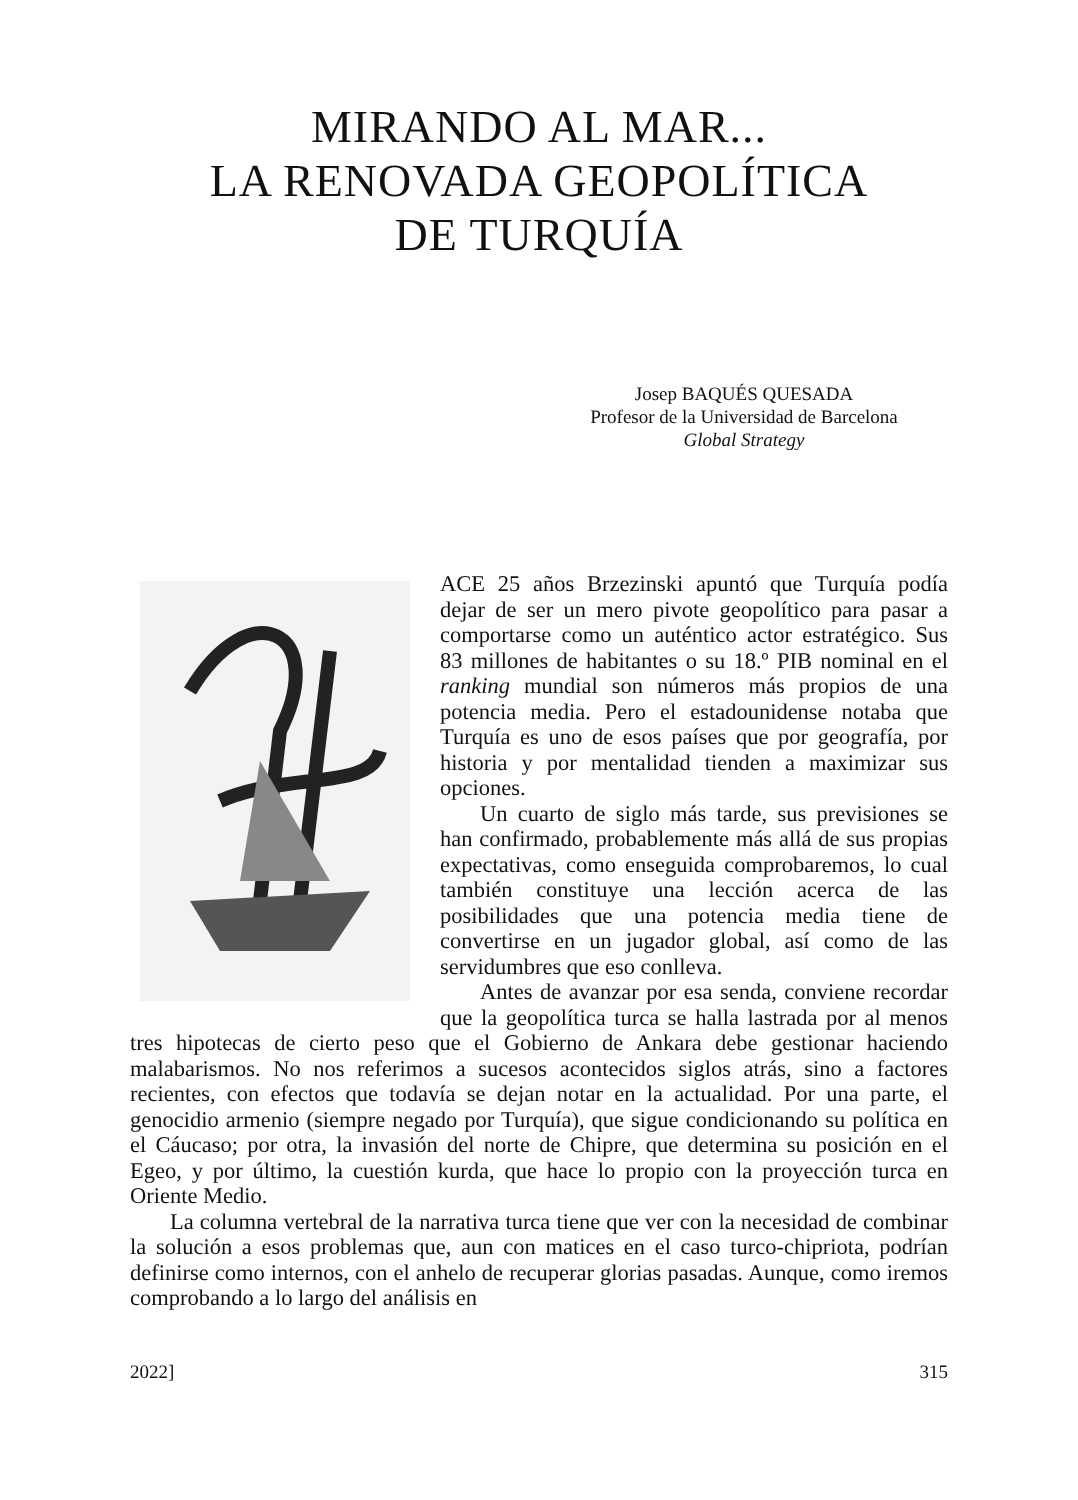MIRANDO AL MAR...
LA RENOVADA GEOPOLÍTICA
DE TURQUÍA
Josep BAQUÉS QUESADA
Profesor de la Universidad de Barcelona
Global Strategy
ACE 25 años Brzezinski apuntó que Turquía podía dejar de ser un mero pivote geopolítico para pasar a comportarse como un auténtico actor estratégico. Sus 83 millones de habitantes o su 18.º PIB nominal en el ranking mundial son números más propios de una potencia media. Pero el estadounidense notaba que Turquía es uno de esos países que por geografía, por historia y por mentalidad tienden a maximizar sus opciones.
Un cuarto de siglo más tarde, sus previsiones se han confirmado, probablemente más allá de sus propias expectativas, como enseguida comprobaremos, lo cual también constituye una lección acerca de las posibilidades que una potencia media tiene de convertirse en un jugador global, así como de las servidumbres que eso conlleva.
Antes de avanzar por esa senda, conviene recordar que la geopolítica turca se halla lastrada por al menos tres hipotecas de cierto peso que el Gobierno de Ankara debe gestionar haciendo malabarismos. No nos referimos a sucesos acontecidos siglos atrás, sino a factores recientes, con efectos que todavía se dejan notar en la actualidad. Por una parte, el genocidio armenio (siempre negado por Turquía), que sigue condicionando su política en el Cáucaso; por otra, la invasión del norte de Chipre, que determina su posición en el Egeo, y por último, la cuestión kurda, que hace lo propio con la proyección turca en Oriente Medio.
La columna vertebral de la narrativa turca tiene que ver con la necesidad de combinar la solución a esos problemas que, aun con matices en el caso turco-chipriota, podrían definirse como internos, con el anhelo de recuperar glorias pasadas. Aunque, como iremos comprobando a lo largo del análisis en
2022] 315